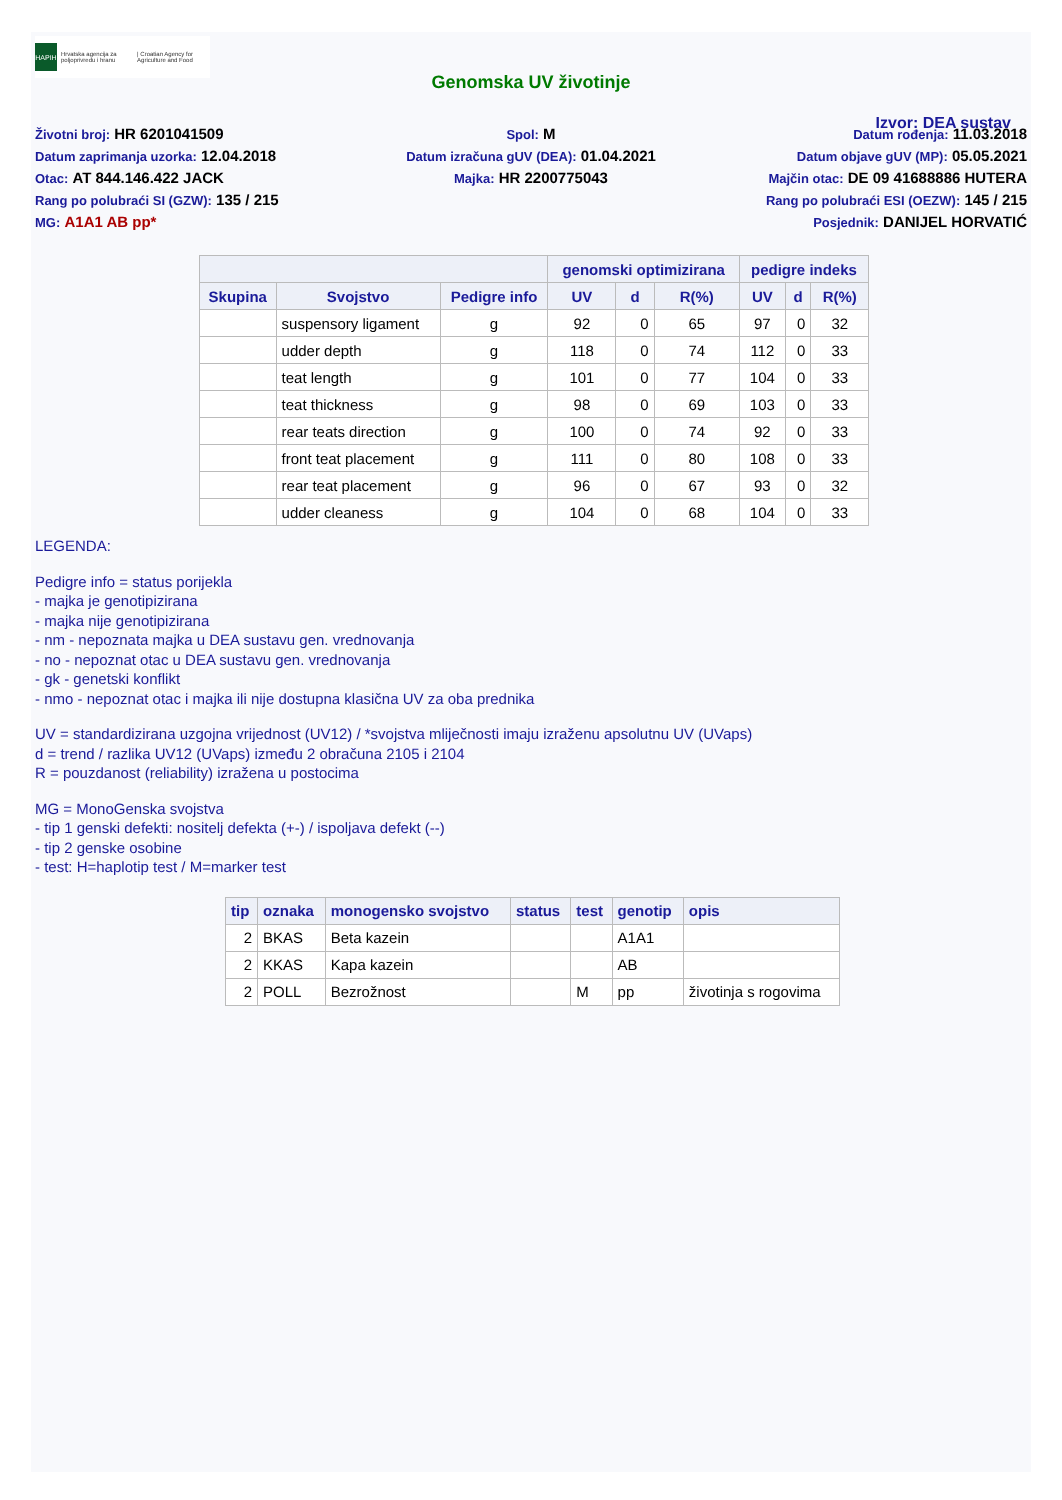HAPIH
Hrvatska agencija za poljoprivredu i hranu
| Croatian Agency for Agriculture and Food
Genomska UV životinje
Izvor: DEA sustav
Životni broj: HR 6201041509
Spol: M
Datum rođenja: 11.03.2018
Datum zaprimanja uzorka: 12.04.2018
Datum izračuna gUV (DEA): 01.04.2021
Datum objave gUV (MP): 05.05.2021
Otac: AT 844.146.422 JACK
Majka: HR 2200775043
Majčin otac: DE 09 41688886 HUTERA
Rang po polubraći SI (GZW): 135 / 215
Rang po polubraći ESI (OEZW): 145 / 215
MG: A1A1 AB pp*
Posjednik: DANIJEL HORVATIĆ
| | | | genomski optimizirana | | | pedigre indeks | | |
| --- | --- | --- | --- | --- | --- | --- | --- | --- |
| Skupina | Svojstvo | Pedigre info | UV | d | R(%) | UV | d | R(%) |
| | suspensory ligament | g | 92 | 0 | 65 | 97 | 0 | 32 |
| | udder depth | g | 118 | 0 | 74 | 112 | 0 | 33 |
| | teat length | g | 101 | 0 | 77 | 104 | 0 | 33 |
| | teat thickness | g | 98 | 0 | 69 | 103 | 0 | 33 |
| | rear teats direction | g | 100 | 0 | 74 | 92 | 0 | 33 |
| | front teat placement | g | 111 | 0 | 80 | 108 | 0 | 33 |
| | rear teat placement | g | 96 | 0 | 67 | 93 | 0 | 32 |
| | udder cleaness | g | 104 | 0 | 68 | 104 | 0 | 33 |
LEGENDA:
Pedigre info = status porijekla
- majka je genotipizirana
- majka nije genotipizirana
- nm - nepoznata majka u DEA sustavu gen. vrednovanja
- no - nepoznat otac u DEA sustavu gen. vrednovanja
- gk - genetski konflikt
- nmo - nepoznat otac i majka ili nije dostupna klasična UV za oba prednika
UV = standardizirana uzgojna vrijednost (UV12) / *svojstva mliječnosti imaju izraženu apsolutnu UV (UVaps)
d = trend / razlika UV12 (UVaps) između 2 obračuna 2105 i 2104
R = pouzdanost (reliability) izražena u postocima
MG = MonoGenska svojstva
- tip 1 genski defekti: nositelj defekta (+-) / ispoljava defekt (--)
- tip 2 genske osobine
- test: H=haplotip test / M=marker test
| tip | oznaka | monogensko svojstvo | status | test | genotip | opis |
| --- | --- | --- | --- | --- | --- | --- |
| 2 | BKAS | Beta kazein | | | A1A1 | |
| 2 | KKAS | Kapa kazein | | | AB | |
| 2 | POLL | Bezrožnost | | M | pp | životinja s rogovima |